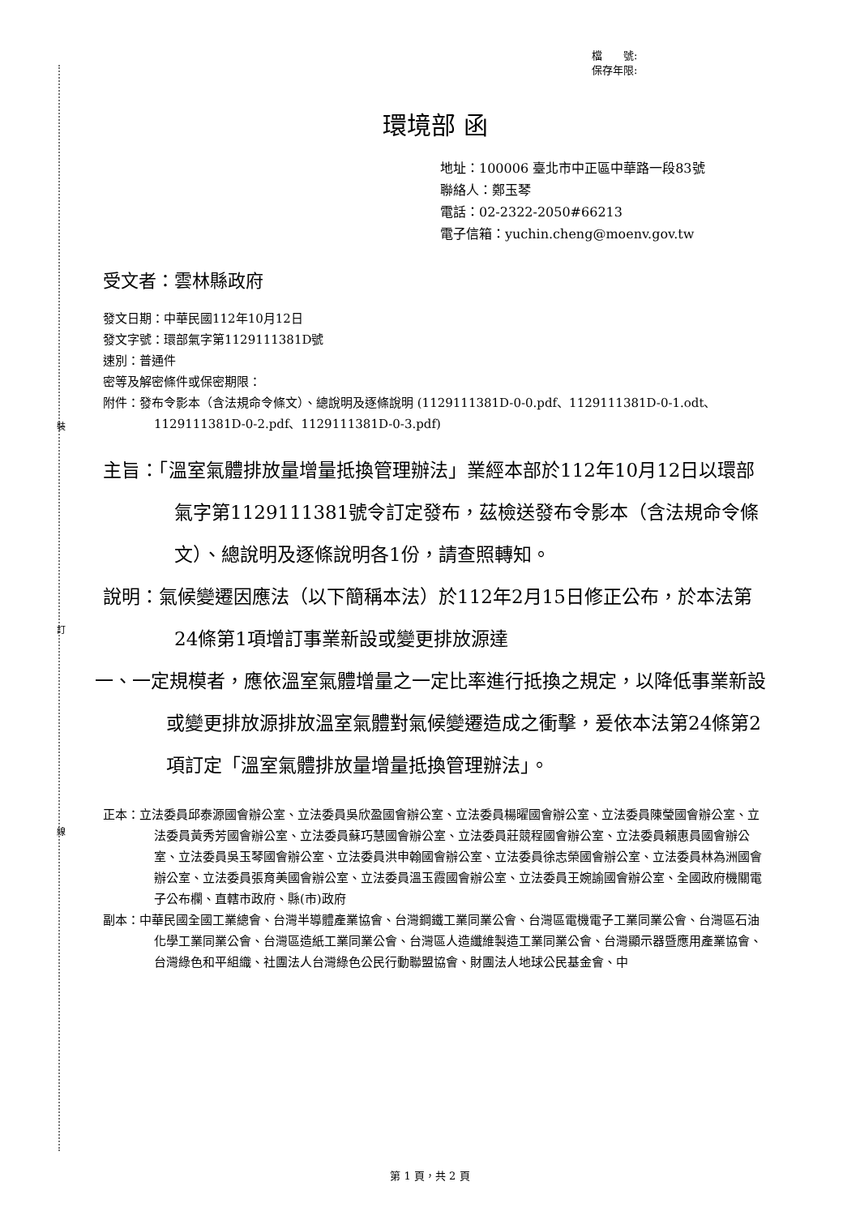裝
訂
線
檔　　號:
保存年限:
環境部 函
地址：100006 臺北市中正區中華路一段83號
聯絡人：鄭玉琴
電話：02-2322-2050#66213
電子信箱：yuchin.cheng@moenv.gov.tw
受文者：雲林縣政府
發文日期：中華民國112年10月12日
發文字號：環部氣字第1129111381D號
速別：普通件
密等及解密條件或保密期限：
附件：發布令影本（含法規命令條文）、總說明及逐條說明 (1129111381D-0-0.pdf、1129111381D-0-1.odt、1129111381D-0-2.pdf、1129111381D-0-3.pdf)
主旨：「溫室氣體排放量增量抵換管理辦法」業經本部於112年10月12日以環部氣字第1129111381號令訂定發布，茲檢送發布令影本（含法規命令條文）、總說明及逐條說明各1份，請查照轉知。
說明：氣候變遷因應法（以下簡稱本法）於112年2月15日修正公布，於本法第24條第1項增訂事業新設或變更排放源達
一、一定規模者，應依溫室氣體增量之一定比率進行抵換之規定，以降低事業新設或變更排放源排放溫室氣體對氣候變遷造成之衝擊，爰依本法第24條第2項訂定「溫室氣體排放量增量抵換管理辦法」。
正本：立法委員邱泰源國會辦公室、立法委員吳欣盈國會辦公室、立法委員楊曜國會辦公室、立法委員陳瑩國會辦公室、立法委員黃秀芳國會辦公室、立法委員蘇巧慧國會辦公室、立法委員莊競程國會辦公室、立法委員賴惠員國會辦公室、立法委員吳玉琴國會辦公室、立法委員洪申翰國會辦公室、立法委員徐志榮國會辦公室、立法委員林為洲國會辦公室、立法委員張育美國會辦公室、立法委員溫玉霞國會辦公室、立法委員王婉諭國會辦公室、全國政府機關電子公布欄、直轄市政府、縣(市)政府
副本：中華民國全國工業總會、台灣半導體產業協會、台灣鋼鐵工業同業公會、台灣區電機電子工業同業公會、台灣區石油化學工業同業公會、台灣區造紙工業同業公會、台灣區人造纖維製造工業同業公會、台灣顯示器暨應用產業協會、台灣綠色和平組織、社團法人台灣綠色公民行動聯盟協會、財團法人地球公民基金會、中
第 1 頁，共 2 頁